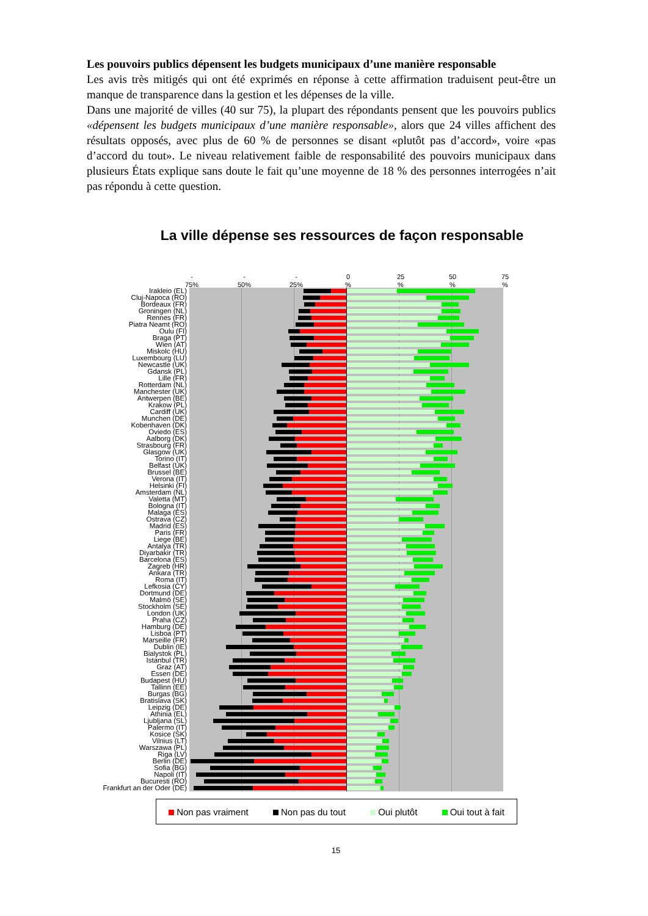Les pouvoirs publics dépensent les budgets municipaux d’une manière responsable
Les avis très mitigés qui ont été exprimés en réponse à cette affirmation traduisent peut-être un manque de transparence dans la gestion et les dépenses de la ville.
Dans une majorité de villes (40 sur 75), la plupart des répondants pensent que les pouvoirs publics «dépensent les budgets municipaux d’une manière responsable», alors que 24 villes affichent des résultats opposés, avec plus de 60 % de personnes se disant «plutôt pas d’accord», voire «pas d’accord du tout». Le niveau relativement faible de responsabilité des pouvoirs municipaux dans plusieurs États explique sans doute le fait qu’une moyenne de 18 % des personnes interrogées n’ait pas répondu à cette question.
La ville dépense ses ressources de façon responsable
-
75%
-
50%
-
25%
0
%
25
%
50
%
75
%
Irakleio (EL)
Cluj-Napoca (RO)
Bordeaux (FR)
Groningen (NL)
Rennes (FR)
Piatra Neamt (RO)
Oulu (FI)
Braga (PT)
Wien (AT)
Miskolc (HU)
Luxembourg (LU)
Newcastle (UK)
Gdansk (PL)
Lille (FR)
Rotterdam (NL)
Manchester (UK)
Antwerpen (BE)
Krakow (PL)
Cardiff (UK)
Munchen (DE)
Kobenhaven (DK)
Oviedo (ES)
Aalborg (DK)
Strasbourg (FR)
Glasgow (UK)
Torino (IT)
Belfast (UK)
Brussel (BE)
Verona (IT)
Helsinki (FI)
Amsterdam (NL)
Valetta (MT)
Bologna (IT)
Malaga (ES)
Ostrava (CZ)
Madrid (ES)
Paris (FR)
Liege (BE)
Antalya (TR)
Diyarbakir (TR)
Barcelona (ES)
Zagreb (HR)
Ankara (TR)
Roma (IT)
Lefkosia (CY)
Dortmund (DE)
Malmö (SE)
Stockholm (SE)
London (UK)
Praha (CZ)
Hamburg (DE)
Lisboa (PT)
Marseille (FR)
Dublin (IE)
Bialystok (PL)
Istanbul (TR)
Graz (AT)
Essen (DE)
Budapest (HU)
Tallinn (EE)
Burgas (BG)
Bratislava (SK)
Leipzig (DE)
Athinia (EL)
Ljubljana (SL)
Palermo (IT)
Kosice (SK)
Vilnius (LT)
Warszawa (PL)
Riga (LV)
Berlin (DE)
Sofia (BG)
Napoli (IT)
Bucuresti (RO)
Frankfurt an der Oder (DE)
Non pas vraiment Non pas du tout Oui plutôt Oui tout à fait
15